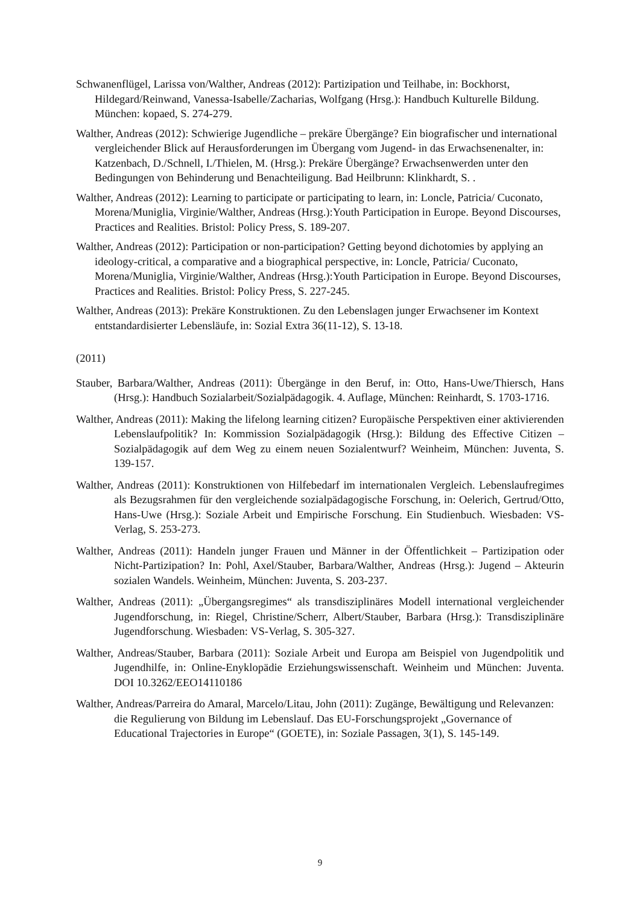Schwanenflügel, Larissa von/Walther, Andreas (2012): Partizipation und Teilhabe, in: Bockhorst, Hildegard/Reinwand, Vanessa-Isabelle/Zacharias, Wolfgang (Hrsg.): Hand­buch Kulturelle Bildung. München: kopaed, S. 274-279.
Walther, Andreas (2012): Schwierige Jugendliche – prekäre Übergänge? Ein biografischer und international vergleichender Blick auf Herausforderungen im Übergang vom Jugend- in das Erwachsenenalter, in: Katzenbach, D./Schnell, I./Thielen, M. (Hrsg.): Prekäre Übergänge? Erwachsenwerden unter den Bedingungen von Behinderung und Benachteili­gung. Bad Heilbrunn: Klinkhardt, S. .
Walther, Andreas (2012): Learning to participate or participating to learn, in: Loncle, Patricia/ Cuconato, Morena/Muniglia, Virginie/Walther, Andreas (Hrsg.):Youth Participation in Europe. Beyond Discourses, Practices and Realities. Bristol: Policy Press, S. 189-207.
Walther, Andreas (2012): Participation or non-participation? Getting beyond dichotomies by applying an ideology-critical, a comparative and a biographical perspective, in: Loncle, Patricia/ Cuconato, Morena/Muniglia, Virginie/Walther, Andreas (Hrsg.):Youth Participa­tion in Europe. Beyond Discourses, Practices and Realities. Bristol: Policy Press, S. 227-245.
Walther, Andreas (2013): Prekäre Konstruktionen. Zu den Lebenslagen junger Erwachsener im Kontext entstandardisierter Lebensläufe, in: Sozial Extra 36(11-12), S. 13-18.
(2011)
Stauber, Barbara/Walther, Andreas (2011): Übergänge in den Beruf, in: Otto, Hans-Uwe/Thiersch, Hans (Hrsg.): Handbuch Sozialarbeit/Sozialpädagogik. 4. Auflage, München: Reinhardt, S. 1703-1716.
Walther, Andreas (2011): Making the lifelong learning citizen? Europäische Perspektiven einer aktivierenden Lebenslaufpolitik? In: Kommission Sozialpädagogik (Hrsg.): Bil­dung des Effective Citizen – Sozialpädagogik auf dem Weg zu einem neuen Sozial­entwurf? Weinheim, München: Juventa, S. 139-157.
Walther, Andreas (2011): Konstruktionen von Hilfebedarf im internationalen Vergleich. Le­benslaufregimes als Bezugsrahmen für den vergleichende sozialpädagogische For­schung, in: Oelerich, Gertrud/Otto, Hans-Uwe (Hrsg.): Soziale Arbeit und Empirische Forschung. Ein Studienbuch. Wiesbaden: VS-Verlag, S. 253-273.
Walther, Andreas (2011): Handeln junger Frauen und Männer in der Öffentlichkeit – Partizi­pation oder Nicht-Partizipation? In: Pohl, Axel/Stauber, Barbara/Walther, Andreas (Hrsg.): Jugend – Akteurin sozialen Wandels. Weinheim, München: Juventa, S. 203-237.
Walther, Andreas (2011): „Übergangsregimes“ als transdisziplinäres Modell international vergleichender Jugendforschung, in: Riegel, Christine/Scherr, Albert/Stauber, Barbara (Hrsg.): Transdisziplinäre Jugendforschung. Wiesbaden: VS-Verlag, S. 305-327.
Walther, Andreas/Stauber, Barbara (2011): Soziale Arbeit und Europa am Beispiel von Ju­gendpolitik und Jugendhilfe, in: Online-Enyklopädie Erziehungswissenschaft. Wein­heim und München: Juventa. DOI 10.3262/EEO14110186
Walther, Andreas/Parreira do Amaral, Marcelo/Litau, John (2011): Zugänge, Bewältigung und Relevanzen: die Regulierung von Bildung im Lebenslauf. Das EU-Forschungsprojekt „Governance of Educational Trajectories in Europe“ (GOETE), in: Soziale Passagen, 3(1), S. 145-149.
9